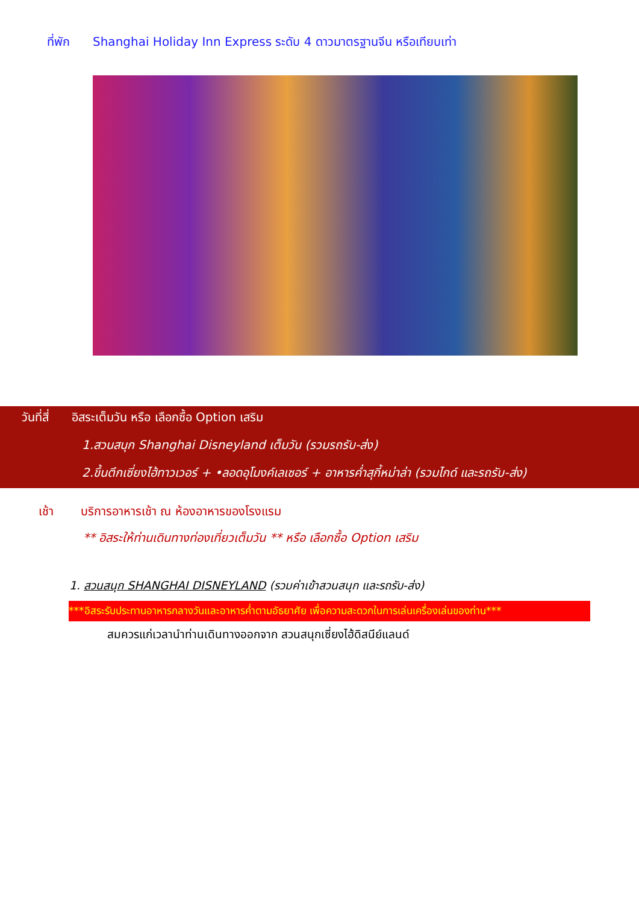ที่พัก Shanghai Holiday Inn Express ระดับ 4 ดาวมาตรฐานจีน หรือเทียบเท่า
วันที่สี่ อิสระเต็มวัน หรือ เลือกซื้อ Option เสริม
1.สวนสนุก Shanghai Disneyland เต็มวัน (รวมรถรับ-ส่ง)
2.ขึ้นตึกเซี่ยงไฮ้ทาวเวอร์ + •ลอดอุโมงค์เลเซอร์ + อาหารค่ำสุกี้หม่าล่า (รวมไกด์ และรถรับ-ส่ง)
เช้า บริการอาหารเช้า ณ ห้องอาหารของโรงแรม
** อิสระให้ท่านเดินทางท่องเที่ยวเต็มวัน ** หรือ เลือกซื้อ Option เสริม
1. สวนสนุก SHANGHAI DISNEYLAND (รวมค่าเข้าสวนสนุก และรถรับ-ส่ง)
***อิสระรับประทานอาหารกลางวันและอาหารค่ำตามอัธยาศัย เพื่อความสะดวกในการเล่นเครื่องเล่นของท่าน***
สมควรแก่เวลานำท่านเดินทางออกจาก สวนสนุกเซี่ยงไฮ้ดิสนีย์แลนด์